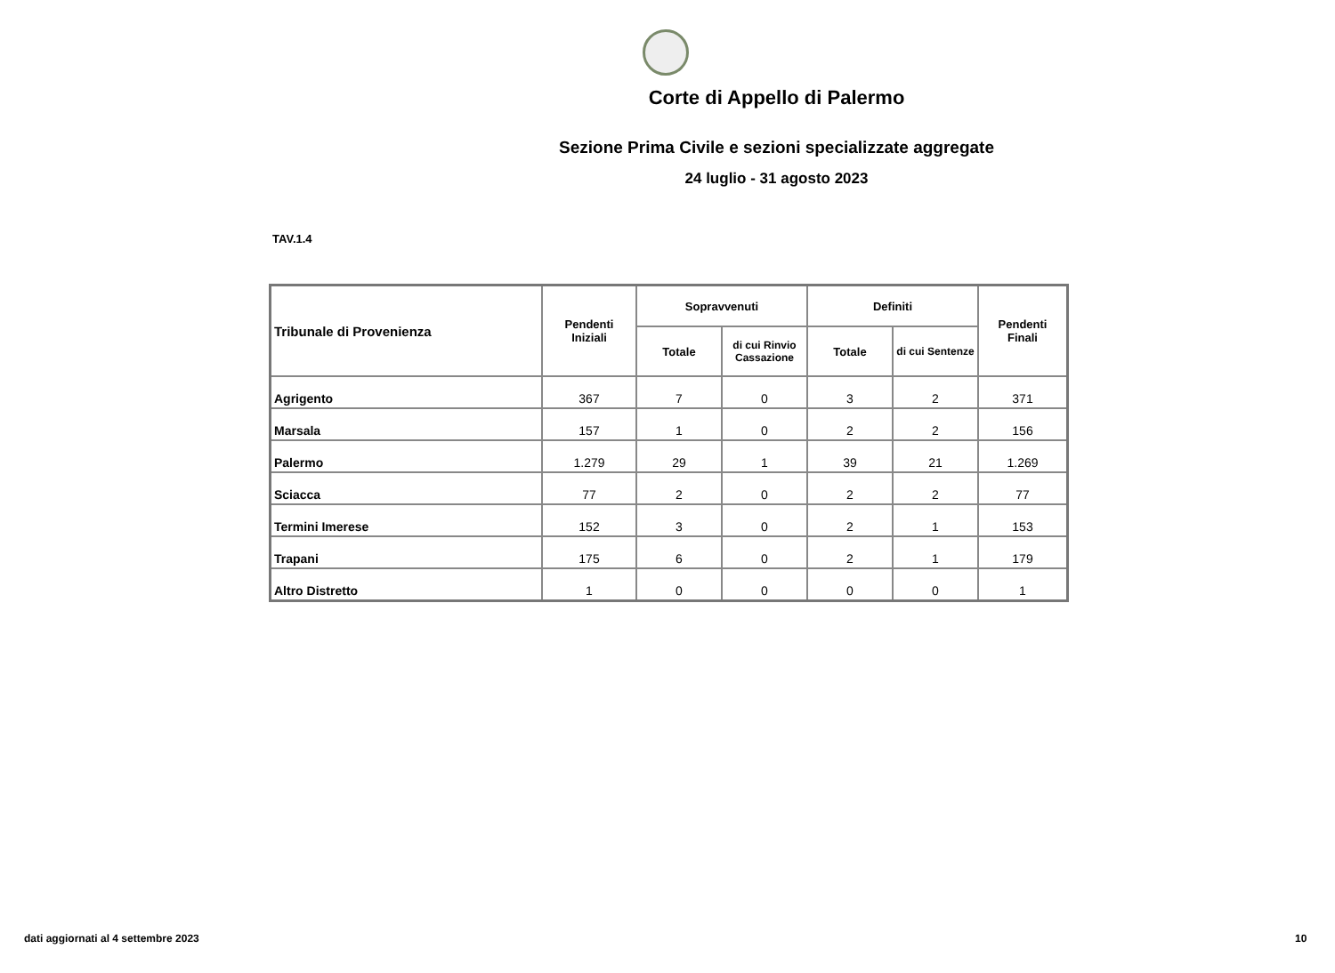Corte di Appello di Palermo
Sezione Prima Civile e sezioni specializzate aggregate
24 luglio - 31 agosto 2023
TAV.1.4
| Tribunale di Provenienza | Pendenti Iniziali | Sopravvenuti | | Definiti | | Pendenti Finali |
| --- | --- | --- | --- | --- | --- | --- |
| | | Totale | di cui Rinvio Cassazione | Totale | di cui Sentenze | |
| Agrigento | 367 | 7 | 0 | 3 | 2 | 371 |
| Marsala | 157 | 1 | 0 | 2 | 2 | 156 |
| Palermo | 1.279 | 29 | 1 | 39 | 21 | 1.269 |
| Sciacca | 77 | 2 | 0 | 2 | 2 | 77 |
| Termini Imerese | 152 | 3 | 0 | 2 | 1 | 153 |
| Trapani | 175 | 6 | 0 | 2 | 1 | 179 |
| Altro Distretto | 1 | 0 | 0 | 0 | 0 | 1 |
dati aggiornati al 4 settembre 2023
10